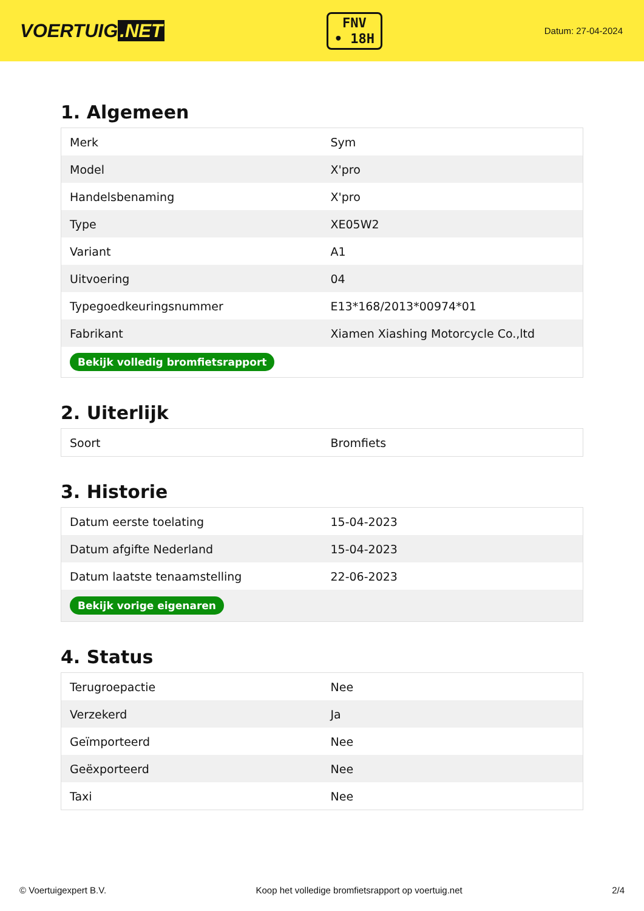VOERTUIG.NET
FNV
• 18H
Datum: 27-04-2024
1. Algemeen
| Merk | Sym |
| Model | X'pro |
| Handelsbenaming | X'pro |
| Type | XE05W2 |
| Variant | A1 |
| Uitvoering | 04 |
| Typegoedkeuringsnummer | E13*168/2013*00974*01 |
| Fabrikant | Xiamen Xiashing Motorcycle Co.,ltd |
| Bekijk volledig bromfietsrapport | |
2. Uiterlijk
| Soort | Bromfiets |
3. Historie
| Datum eerste toelating | 15-04-2023 |
| Datum afgifte Nederland | 15-04-2023 |
| Datum laatste tenaamstelling | 22-06-2023 |
| Bekijk vorige eigenaren | |
4. Status
| Terugroepactie | Nee |
| Verzekerd | Ja |
| Geïmporteerd | Nee |
| Geëxporteerd | Nee |
| Taxi | Nee |
© Voertuigexpert B.V. Koop het volledige bromfietsrapport op voertuig.net 2/4